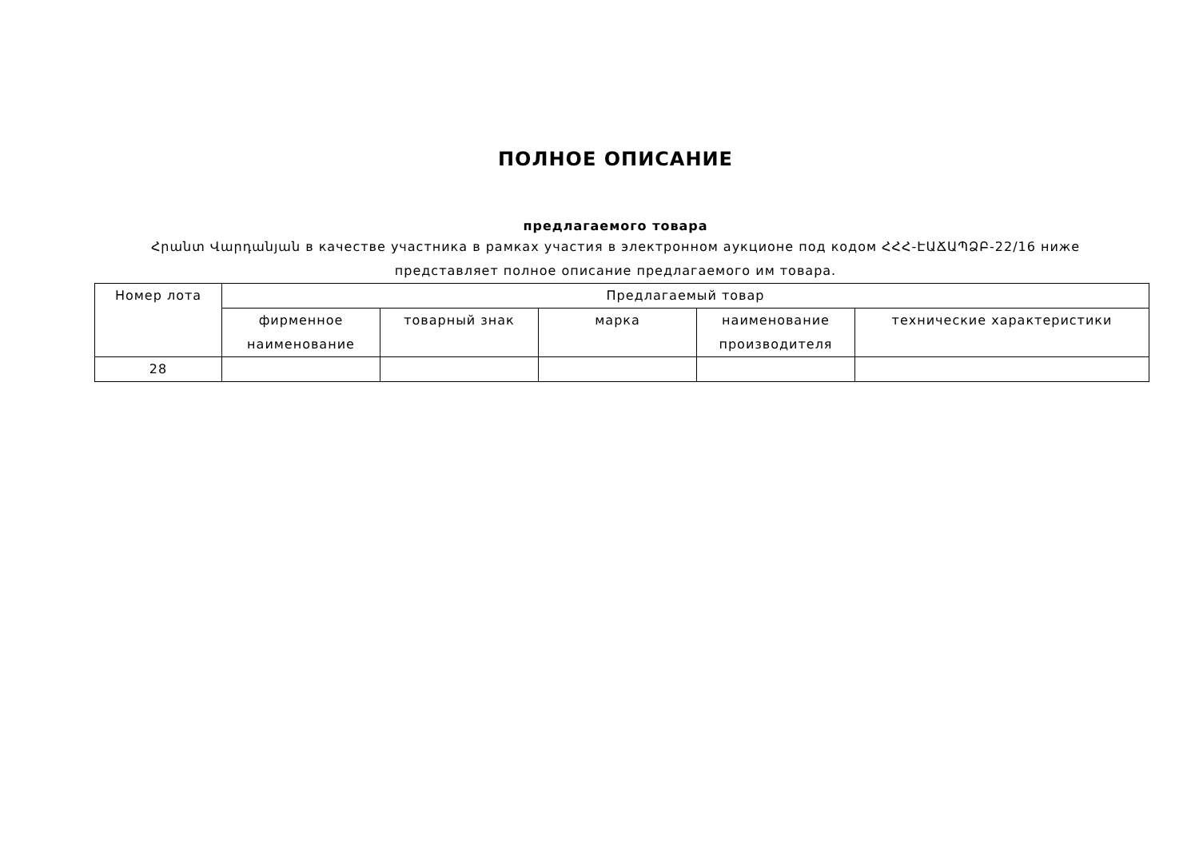ПОЛНОЕ ОПИСАНИЕ
предлагаемого товара
Հրանտ Վարդանյան в качестве участника в рамках участия в электронном аукционе под кодом ՀՀՀ-ԷԱՃԱՊՁԲ-22/16 ниже представляет полное описание предлагаемого им товара.
| Номер лота | Предлагаемый товар | | | | |
| | фирменное наименование | товарный знак | марка | наименование производителя | технические характеристики |
| 28 | | | | | |